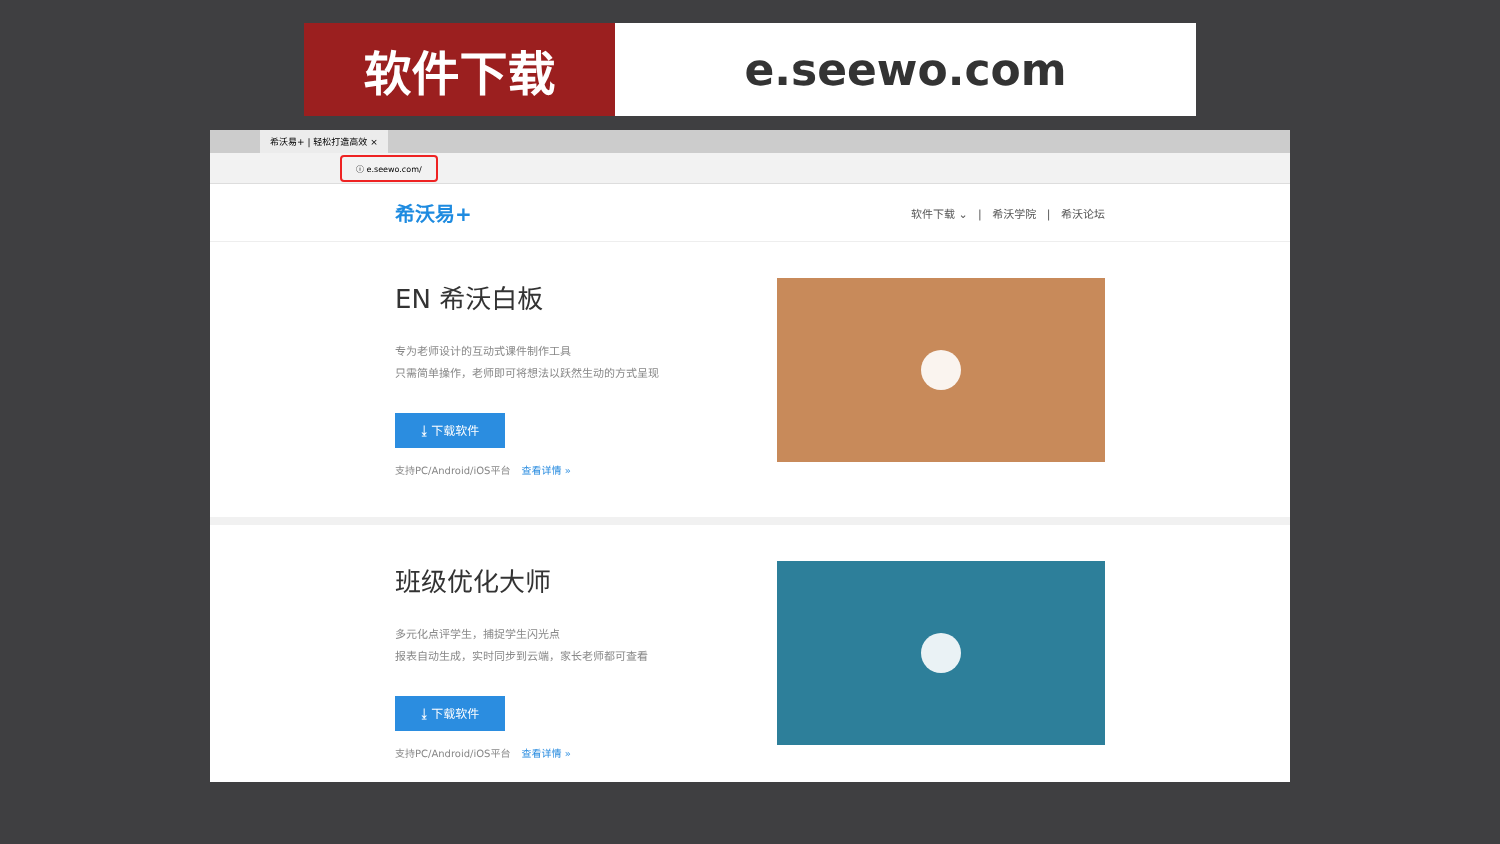软件下载 e.seewo.com
希沃易+ | 轻松打造高效 ×
ⓘ e.seewo.com/
希沃易+ 软件下载 ⌄ | 希沃学院 | 希沃论坛
EN 希沃白板
专为老师设计的互动式课件制作工具
只需简单操作，老师即可将想法以跃然生动的方式呈现
⤓ 下载软件
支持PC/Android/iOS平台 查看详情 »
班级优化大师
多元化点评学生，捕捉学生闪光点
报表自动生成，实时同步到云端，家长老师都可查看
⤓ 下载软件
支持PC/Android/iOS平台 查看详情 »